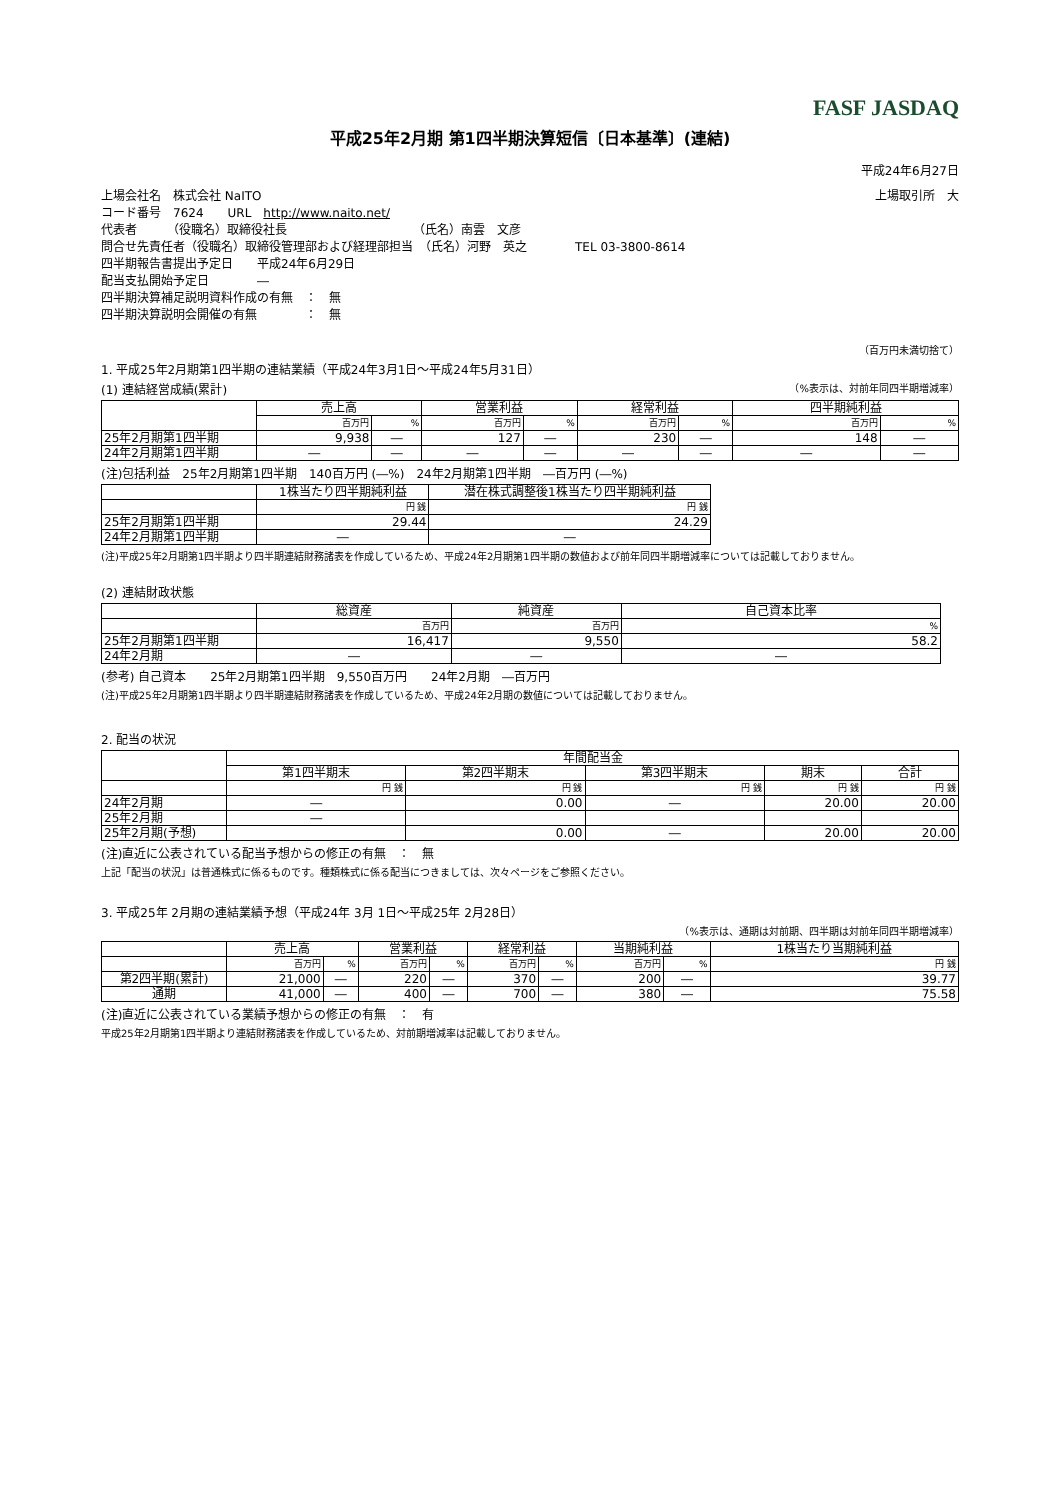FASF JASDAQ
平成25年2月期 第1四半期決算短信〔日本基準〕(連結)
平成24年6月27日
上場会社名　株式会社 NaITO 上場取引所　大
コード番号　7624　　URL　http://www.naito.net/
代表者　　　（役職名）取締役社長　　　　　　　　　　　（氏名）南雲　文彦
問合せ先責任者（役職名）取締役管理部および経理部担当　（氏名）河野　英之　　　　TEL 03-3800-8614
四半期報告書提出予定日　　平成24年6月29日
配当支払開始予定日　　　　―
四半期決算補足説明資料作成の有無　：　無
四半期決算説明会開催の有無　　　　：　無
（百万円未満切捨て）
1. 平成25年2月期第1四半期の連結業績（平成24年3月1日～平成24年5月31日）
(1) 連結経営成績(累計) （%表示は、対前年同四半期増減率）
| | 売上高 | | 営業利益 | | 経常利益 | | 四半期純利益 | |
| --- | --- | --- | --- | --- | --- | --- | --- | --- |
| | 百万円 | % | 百万円 | % | 百万円 | % | 百万円 | % |
| 25年2月期第1四半期 | 9,938 | ― | 127 | ― | 230 | ― | 148 | ― |
| 24年2月期第1四半期 | ― | ― | ― | ― | ― | ― | ― | ― |
(注)包括利益　25年2月期第1四半期　140百万円 (―%)　24年2月期第1四半期　―百万円 (―%)
| | 1株当たり四半期純利益 | 潜在株式調整後1株当たり四半期純利益 |
| --- | --- | --- |
| | 円 銭 | 円 銭 |
| 25年2月期第1四半期 | 29.44 | 24.29 |
| 24年2月期第1四半期 | ― | ― |
(注)平成25年2月期第1四半期より四半期連結財務諸表を作成しているため、平成24年2月期第1四半期の数値および前年同四半期増減率については記載しておりません。
(2) 連結財政状態
| | 総資産 | 純資産 | 自己資本比率 |
| --- | --- | --- | --- |
| | 百万円 | 百万円 | % |
| 25年2月期第1四半期 | 16,417 | 9,550 | 58.2 |
| 24年2月期 | ― | ― | ― |
(参考) 自己資本　　25年2月期第1四半期　9,550百万円　　24年2月期　―百万円
(注)平成25年2月期第1四半期より四半期連結財務諸表を作成しているため、平成24年2月期の数値については記載しておりません。
2. 配当の状況
| | 年間配当金 | | | | |
| --- | --- | --- | --- | --- | --- |
| | 第1四半期末 | 第2四半期末 | 第3四半期末 | 期末 | 合計 |
| | 円 銭 | 円 銭 | 円 銭 | 円 銭 | 円 銭 |
| 24年2月期 | ― | 0.00 | ― | 20.00 | 20.00 |
| 25年2月期 | ― | | | | |
| 25年2月期(予想) | | 0.00 | ― | 20.00 | 20.00 |
(注)直近に公表されている配当予想からの修正の有無　：　無
上記「配当の状況」は普通株式に係るものです。種類株式に係る配当につきましては、次々ページをご参照ください。
3. 平成25年 2月期の連結業績予想（平成24年 3月 1日～平成25年 2月28日）
（%表示は、通期は対前期、四半期は対前年同四半期増減率）
| | 売上高 | | 営業利益 | | 経常利益 | | 当期純利益 | | 1株当たり当期純利益 |
| --- | --- | --- | --- | --- | --- | --- | --- | --- | --- |
| | 百万円 | % | 百万円 | % | 百万円 | % | 百万円 | % | 円 銭 |
| 第2四半期(累計) | 21,000 | ― | 220 | ― | 370 | ― | 200 | ― | 39.77 |
| 通期 | 41,000 | ― | 400 | ― | 700 | ― | 380 | ― | 75.58 |
(注)直近に公表されている業績予想からの修正の有無　：　有
平成25年2月期第1四半期より連結財務諸表を作成しているため、対前期増減率は記載しておりません。